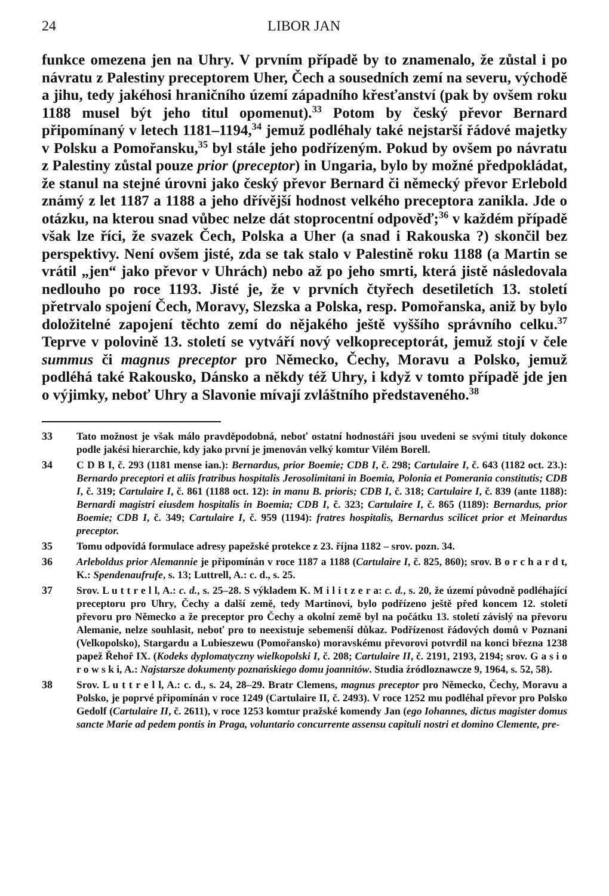24 LIBOR JAN
funkce omezena jen na Uhry. V prvním případě by to znamenalo, že zůstal i po návratu z Palestiny preceptorem Uher, Čech a sousedních zemí na severu, východě a jihu, tedy jakéhosi hraničního území západního křesťanství (pak by ovšem roku 1188 musel být jeho titul opomenut).<sup>33</sup> Potom by český převor Bernard připomínaný v letech 1181–1194,<sup>34</sup> jemuž podléhaly také nejstarší řádové majetky v Polsku a Pomořansku,<sup>35</sup> byl stále jeho podřízeným. Pokud by ovšem po návratu z Palestiny zůstal pouze prior (preceptor) in Ungaria, bylo by možné předpokládat, že stanul na stejné úrovni jako český převor Bernard či německý převor Erlebold známý z let 1187 a 1188 a jeho dřívější hodnost velkého preceptora zanikla. Jde o otázku, na kterou snad vůbec nelze dát stoprocentní odpověď;<sup>36</sup> v každém případě však lze říci, že svazek Čech, Polska a Uher (a snad i Rakouska ?) skončil bez perspektivy. Není ovšem jisté, zda se tak stalo v Palestině roku 1188 (a Martin se vrátil „jen“ jako převor v Uhrách) nebo až po jeho smrti, která jistě následovala nedlouho po roce 1193. Jisté je, že v prvních čtyřech desetiletích 13. století přetrvalo spojení Čech, Moravy, Slezska a Polska, resp. Pomořanska, aniž by bylo doložitelné zapojení těchto zemí do nějakého ještě vyššího správního celku.<sup>37</sup> Teprve v polovině 13. století se vytváří nový velkopreceptorát, jemuž stojí v čele summus či magnus preceptor pro Německo, Čechy, Moravu a Polsko, jemuž podléhá také Rakousko, Dánsko a někdy též Uhry, i když v tomto případě jde jen o výjimky, neboť Uhry a Slavonie mívají zvláštního představeného.<sup>38</sup>
33 Tato možnost je však málo pravděpodobná, neboť ostatní hodnostáři jsou uvedeni se svými tituly dokonce podle jakési hierarchie, kdy jako první je jmenován velký komtur Vilém Borell.
34 C D B I, č. 293 (1181 mense ian.): Bernardus, prior Boemie; CDB I, č. 298; Cartulaire I, č. 643 (1182 oct. 23.): Bernardo preceptori et aliis fratribus hospitalis Jerosolimitani in Boemia, Polonia et Pomerania constitutis; CDB I, č. 319; Cartulaire I, č. 861 (1188 oct. 12): in manu B. prioris; CDB I, č. 318; Cartulaire I, č. 839 (ante 1188): Bernardi magistri eiusdem hospitalis in Boemia; CDB I, č. 323; Cartulaire I, č. 865 (1189): Bernardus, prior Boemie; CDB I, č. 349; Cartulaire I, č. 959 (1194): fratres hospitalis, Bernardus scilicet prior et Meinardus preceptor.
35 Tomu odpovídá formulace adresy papežské protekce z 23. října 1182 – srov. pozn. 34.
36 Arleboldus prior Alemannie je připomínán v roce 1187 a 1188 (Cartulaire I, č. 825, 860); srov. B o r c h a r d t, K.: Spendenaufrufe, s. 13; Luttrell, A.: c. d., s. 25.
37 Srov. L u t t r e l l, A.: c. d., s. 25–28. S výkladem K. M i l i t z e r a: c. d., s. 20, že území původně podléhající preceptoru pro Uhry, Čechy a další země, tedy Martinovi, bylo podřízeno ještě před koncem 12. století převoru pro Německo a že preceptor pro Čechy a okolní země byl na počátku 13. století závislý na převoru Alemanie, nelze souhlasit, neboť pro to neexistuje sebemenší důkaz. Podřízenost řádových domů v Poznani (Velkopolsko), Stargardu a Lubieszewu (Pomořansko) moravskému převorovi potvrdil na konci března 1238 papež Řehoř IX. (Kodeks dyplomatyczny wielkopolski I, č. 208; Cartulaire II, č. 2191, 2193, 2194; srov. G a s i o r o w s k i, A.: Najstarsze dokumenty poznańskiego domu joannitów. Studia źródloznawcze 9, 1964, s. 52, 58).
38 Srov. L u t t r e l l, A.: c. d., s. 24, 28–29. Bratr Clemens, magnus preceptor pro Německo, Čechy, Moravu a Polsko, je poprvé připomínán v roce 1249 (Cartulaire II, č. 2493). V roce 1252 mu podléhal převor pro Polsko Gedolf (Cartulaire II, č. 2611), v roce 1253 komtur pražské komendy Jan (ego Iohannes, dictus magister domus sancte Marie ad pedem pontis in Praga, voluntario concurrente assensu capituli nostri et domino Clemente, pre-